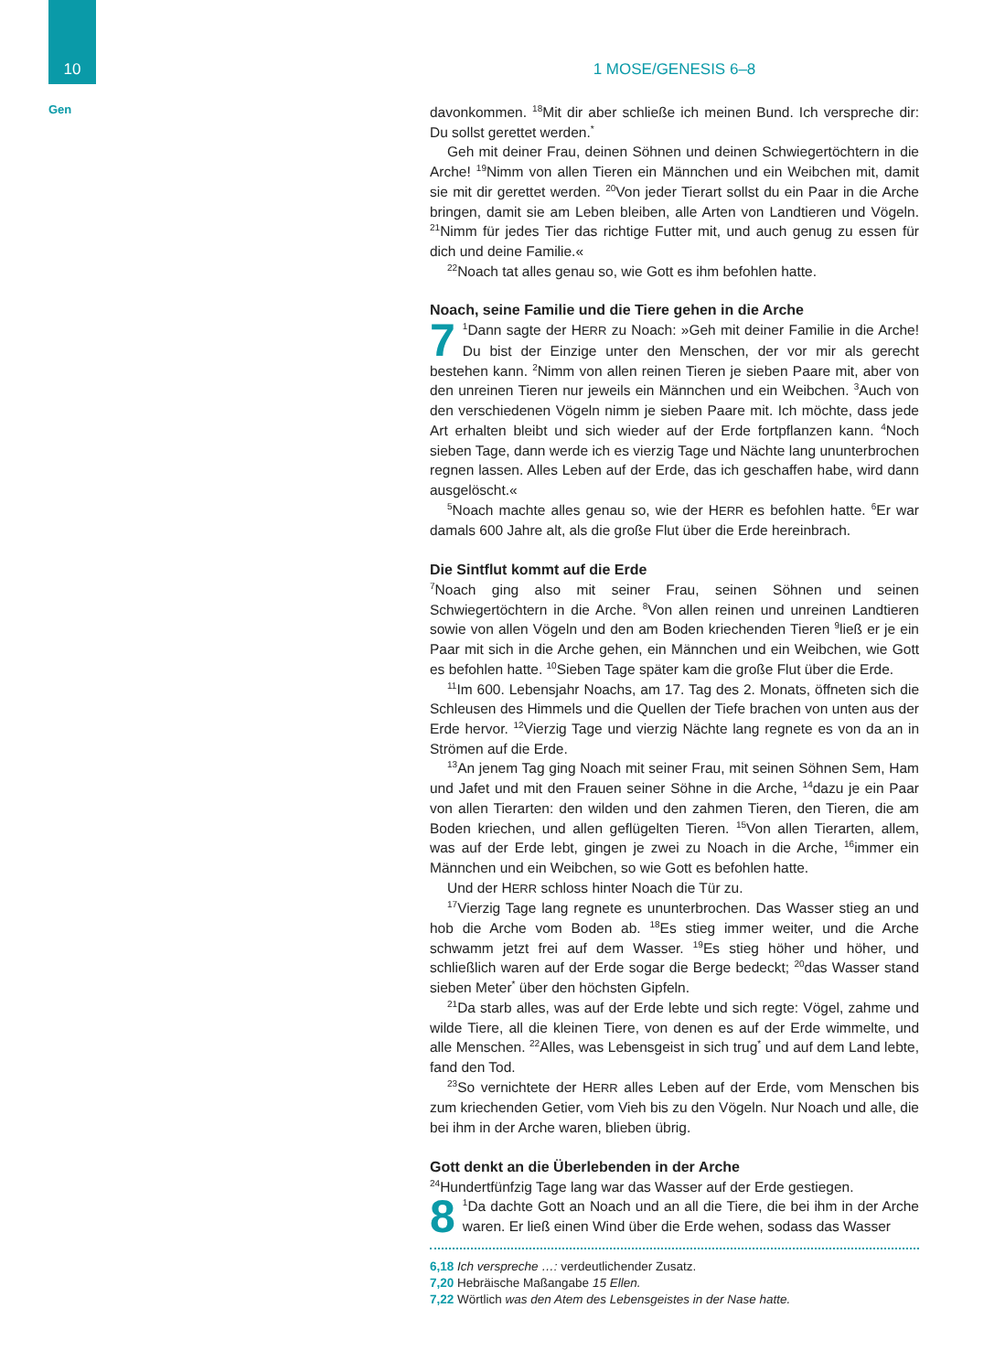10
Gen
1 MOSE/GENESIS 6–8
davonkommen. <sup>18</sup>Mit dir aber schließe ich meinen Bund. Ich verspreche dir: Du sollst gerettet werden.<sup>*</sup>
Geh mit deiner Frau, deinen Söhnen und deinen Schwiegertöchtern in die Arche! <sup>19</sup>Nimm von allen Tieren ein Männchen und ein Weibchen mit, damit sie mit dir gerettet werden. <sup>20</sup>Von jeder Tierart sollst du ein Paar in die Arche bringen, damit sie am Leben bleiben, alle Arten von Landtieren und Vögeln. <sup>21</sup>Nimm für jedes Tier das richtige Futter mit, und auch genug zu essen für dich und deine Familie.«
<sup>22</sup> Noach tat alles genau so, wie Gott es ihm befohlen hatte.
Noach, seine Familie und die Tiere gehen in die Arche
7<sup>1</sup>Dann sagte der HERR zu Noach: »Geh mit deiner Familie in die Arche! Du bist der Einzige unter den Menschen, der vor mir als gerecht bestehen kann. <sup>2</sup>Nimm von allen reinen Tieren je sieben Paare mit, aber von den unreinen Tieren nur jeweils ein Männchen und ein Weibchen. <sup>3</sup>Auch von den verschiedenen Vögeln nimm je sieben Paare mit. Ich möchte, dass jede Art erhalten bleibt und sich wieder auf der Erde fortpflanzen kann. <sup>4</sup>Noch sieben Tage, dann werde ich es vierzig Tage und Nächte lang ununterbrochen regnen lassen. Alles Leben auf der Erde, das ich geschaffen habe, wird dann ausgelöscht.«
<sup>5</sup> Noach machte alles genau so, wie der HERR es befohlen hatte. <sup>6</sup>Er war damals 600 Jahre alt, als die große Flut über die Erde hereinbrach.
Die Sintflut kommt auf die Erde
<sup>7</sup> Noach ging also mit seiner Frau, seinen Söhnen und seinen Schwiegertöchtern in die Arche. <sup>8</sup>Von allen reinen und unreinen Landtieren sowie von allen Vögeln und den am Boden kriechenden Tieren <sup>9</sup>ließ er je ein Paar mit sich in die Arche gehen, ein Männchen und ein Weibchen, wie Gott es befohlen hatte. <sup>10</sup>Sieben Tage später kam die große Flut über die Erde.
<sup>11</sup> Im 600. Lebensjahr Noachs, am 17. Tag des 2. Monats, öffneten sich die Schleusen des Himmels und die Quellen der Tiefe brachen von unten aus der Erde hervor. <sup>12</sup>Vierzig Tage und vierzig Nächte lang regnete es von da an in Strömen auf die Erde.
<sup>13</sup> An jenem Tag ging Noach mit seiner Frau, mit seinen Söhnen Sem, Ham und Jafet und mit den Frauen seiner Söhne in die Arche, <sup>14</sup>dazu je ein Paar von allen Tierarten: den wilden und den zahmen Tieren, den Tieren, die am Boden kriechen, und allen geflügelten Tieren. <sup>15</sup>Von allen Tierarten, allem, was auf der Erde lebt, gingen je zwei zu Noach in die Arche, <sup>16</sup>immer ein Männchen und ein Weibchen, so wie Gott es befohlen hatte.
Und der HERR schloss hinter Noach die Tür zu.
<sup>17</sup> Vierzig Tage lang regnete es ununterbrochen. Das Wasser stieg an und hob die Arche vom Boden ab. <sup>18</sup>Es stieg immer weiter, und die Arche schwamm jetzt frei auf dem Wasser. <sup>19</sup>Es stieg höher und höher, und schließlich waren auf der Erde sogar die Berge bedeckt; <sup>20</sup>das Wasser stand sieben Meter<sup>*</sup> über den höchsten Gipfeln.
<sup>21</sup> Da starb alles, was auf der Erde lebte und sich regte: Vögel, zahme und wilde Tiere, all die kleinen Tiere, von denen es auf der Erde wimmelte, und alle Menschen. <sup>22</sup>Alles, was Lebensgeist in sich trug<sup>*</sup> und auf dem Land lebte, fand den Tod.
<sup>23</sup> So vernichtete der HERR alles Leben auf der Erde, vom Menschen bis zum kriechenden Getier, vom Vieh bis zu den Vögeln. Nur Noach und alle, die bei ihm in der Arche waren, blieben übrig.
Gott denkt an die Überlebenden in der Arche
<sup>24</sup> Hundertfünfzig Tage lang war das Wasser auf der Erde gestiegen.
8<sup>1</sup>Da dachte Gott an Noach und an all die Tiere, die bei ihm in der Arche waren. Er ließ einen Wind über die Erde wehen, sodass das Wasser
6,18 Ich verspreche …: verdeutlichender Zusatz.
7,20 Hebräische Maßangabe 15 Ellen.
7,22 Wörtlich was den Atem des Lebensgeistes in der Nase hatte.